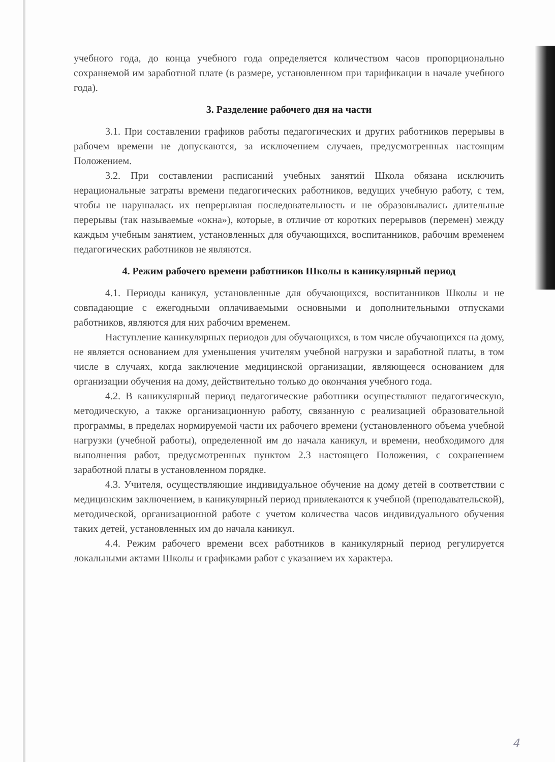учебного года, до конца учебного года определяется количеством часов пропорционально сохраняемой им заработной плате (в размере, установленном при тарификации в начале учебного года).
3. Разделение рабочего дня на части
3.1. При составлении графиков работы педагогических и других работников перерывы в рабочем времени не допускаются, за исключением случаев, предусмотренных настоящим Положением.
3.2. При составлении расписаний учебных занятий Школа обязана исключить нерациональные затраты времени педагогических работников, ведущих учебную работу, с тем, чтобы не нарушалась их непрерывная последовательность и не образовывались длительные перерывы (так называемые «окна»), которые, в отличие от коротких перерывов (перемен) между каждым учебным занятием, установленных для обучающихся, воспитанников, рабочим временем педагогических работников не являются.
4. Режим рабочего времени работников Школы в каникулярный период
4.1. Периоды каникул, установленные для обучающихся, воспитанников Школы и не совпадающие с ежегодными оплачиваемыми основными и дополнительными отпусками работников, являются для них рабочим временем.
Наступление каникулярных периодов для обучающихся, в том числе обучающихся на дому, не является основанием для уменьшения учителям учебной нагрузки и заработной платы, в том числе в случаях, когда заключение медицинской организации, являющееся основанием для организации обучения на дому, действительно только до окончания учебного года.
4.2. В каникулярный период педагогические работники осуществляют педагогическую, методическую, а также организационную работу, связанную с реализацией образовательной программы, в пределах нормируемой части их рабочего времени (установленного объема учебной нагрузки (учебной работы), определенной им до начала каникул, и времени, необходимого для выполнения работ, предусмотренных пунктом 2.3 настоящего Положения, с сохранением заработной платы в установленном порядке.
4.3. Учителя, осуществляющие индивидуальное обучение на дому детей в соответствии с медицинским заключением, в каникулярный период привлекаются к учебной (преподавательской), методической, организационной работе с учетом количества часов индивидуального обучения таких детей, установленных им до начала каникул.
4.4. Режим рабочего времени всех работников в каникулярный период регулируется локальными актами Школы и графиками работ с указанием их характера.
4